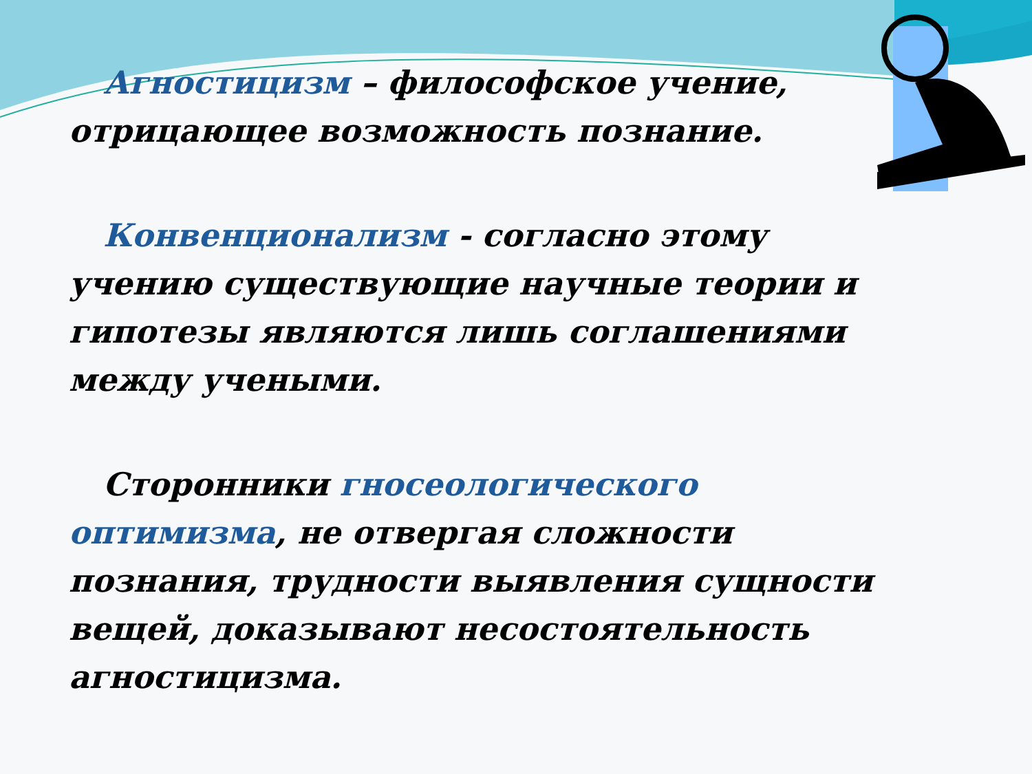Агностицизм – философское учение, отрицающее возможность познание.
Конвенционализм - согласно этому учению существующие научные теории и гипотезы являются лишь соглашениями между учеными.
Сторонники гносеологического оптимизма, не отвергая сложности познания, трудности выявления сущности вещей, доказывают несостоятельность агностицизма.